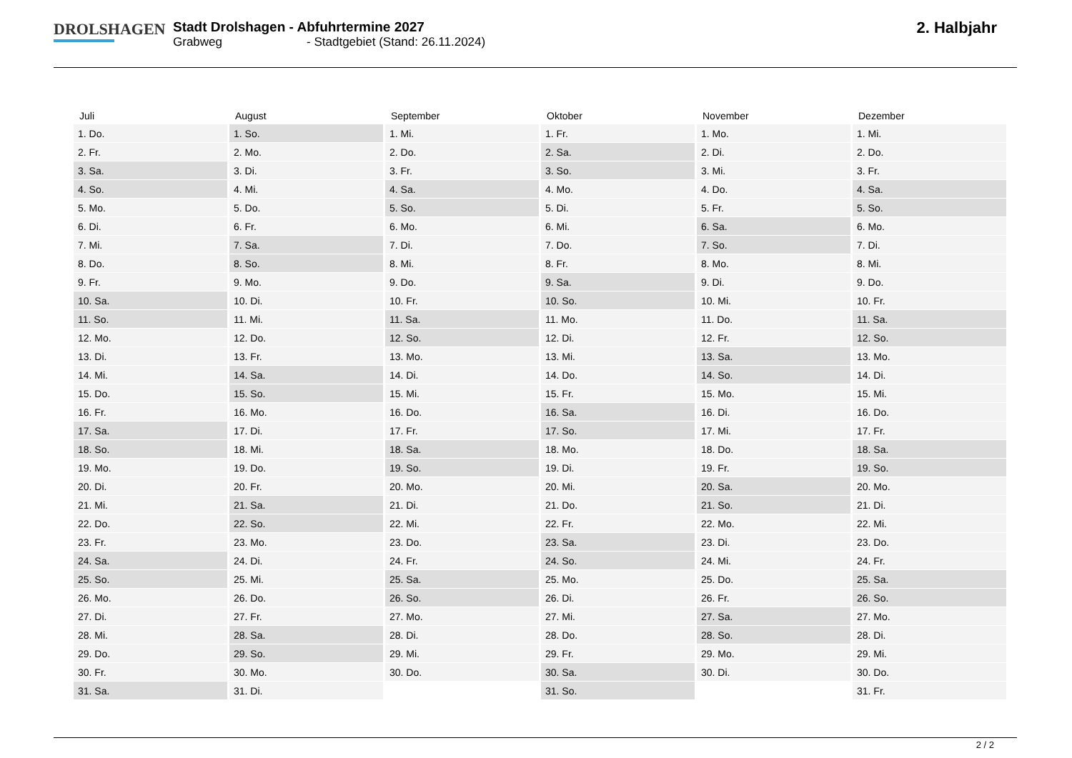DROLSHAGEN
Stadt Drolshagen - Abfuhrtermine 2027
Grabweg - Stadtgebiet (Stand: 26.11.2024)
2. Halbjahr
| Juli | August | September | Oktober | November | Dezember |
| --- | --- | --- | --- | --- | --- |
| 1. Do. | 1. So. | 1. Mi. | 1. Fr. | 1. Mo. | 1. Mi. |
| 2. Fr. | 2. Mo. | 2. Do. | 2. Sa. | 2. Di. | 2. Do. |
| 3. Sa. | 3. Di. | 3. Fr. | 3. So. | 3. Mi. | 3. Fr. |
| 4. So. | 4. Mi. | 4. Sa. | 4. Mo. | 4. Do. | 4. Sa. |
| 5. Mo. | 5. Do. | 5. So. | 5. Di. | 5. Fr. | 5. So. |
| 6. Di. | 6. Fr. | 6. Mo. | 6. Mi. | 6. Sa. | 6. Mo. |
| 7. Mi. | 7. Sa. | 7. Di. | 7. Do. | 7. So. | 7. Di. |
| 8. Do. | 8. So. | 8. Mi. | 8. Fr. | 8. Mo. | 8. Mi. |
| 9. Fr. | 9. Mo. | 9. Do. | 9. Sa. | 9. Di. | 9. Do. |
| 10. Sa. | 10. Di. | 10. Fr. | 10. So. | 10. Mi. | 10. Fr. |
| 11. So. | 11. Mi. | 11. Sa. | 11. Mo. | 11. Do. | 11. Sa. |
| 12. Mo. | 12. Do. | 12. So. | 12. Di. | 12. Fr. | 12. So. |
| 13. Di. | 13. Fr. | 13. Mo. | 13. Mi. | 13. Sa. | 13. Mo. |
| 14. Mi. | 14. Sa. | 14. Di. | 14. Do. | 14. So. | 14. Di. |
| 15. Do. | 15. So. | 15. Mi. | 15. Fr. | 15. Mo. | 15. Mi. |
| 16. Fr. | 16. Mo. | 16. Do. | 16. Sa. | 16. Di. | 16. Do. |
| 17. Sa. | 17. Di. | 17. Fr. | 17. So. | 17. Mi. | 17. Fr. |
| 18. So. | 18. Mi. | 18. Sa. | 18. Mo. | 18. Do. | 18. Sa. |
| 19. Mo. | 19. Do. | 19. So. | 19. Di. | 19. Fr. | 19. So. |
| 20. Di. | 20. Fr. | 20. Mo. | 20. Mi. | 20. Sa. | 20. Mo. |
| 21. Mi. | 21. Sa. | 21. Di. | 21. Do. | 21. So. | 21. Di. |
| 22. Do. | 22. So. | 22. Mi. | 22. Fr. | 22. Mo. | 22. Mi. |
| 23. Fr. | 23. Mo. | 23. Do. | 23. Sa. | 23. Di. | 23. Do. |
| 24. Sa. | 24. Di. | 24. Fr. | 24. So. | 24. Mi. | 24. Fr. |
| 25. So. | 25. Mi. | 25. Sa. | 25. Mo. | 25. Do. | 25. Sa. |
| 26. Mo. | 26. Do. | 26. So. | 26. Di. | 26. Fr. | 26. So. |
| 27. Di. | 27. Fr. | 27. Mo. | 27. Mi. | 27. Sa. | 27. Mo. |
| 28. Mi. | 28. Sa. | 28. Di. | 28. Do. | 28. So. | 28. Di. |
| 29. Do. | 29. So. | 29. Mi. | 29. Fr. | 29. Mo. | 29. Mi. |
| 30. Fr. | 30. Mo. | 30. Do. | 30. Sa. | 30. Di. | 30. Do. |
| 31. Sa. | 31. Di. | | 31. So. | | 31. Fr. |
2 / 2